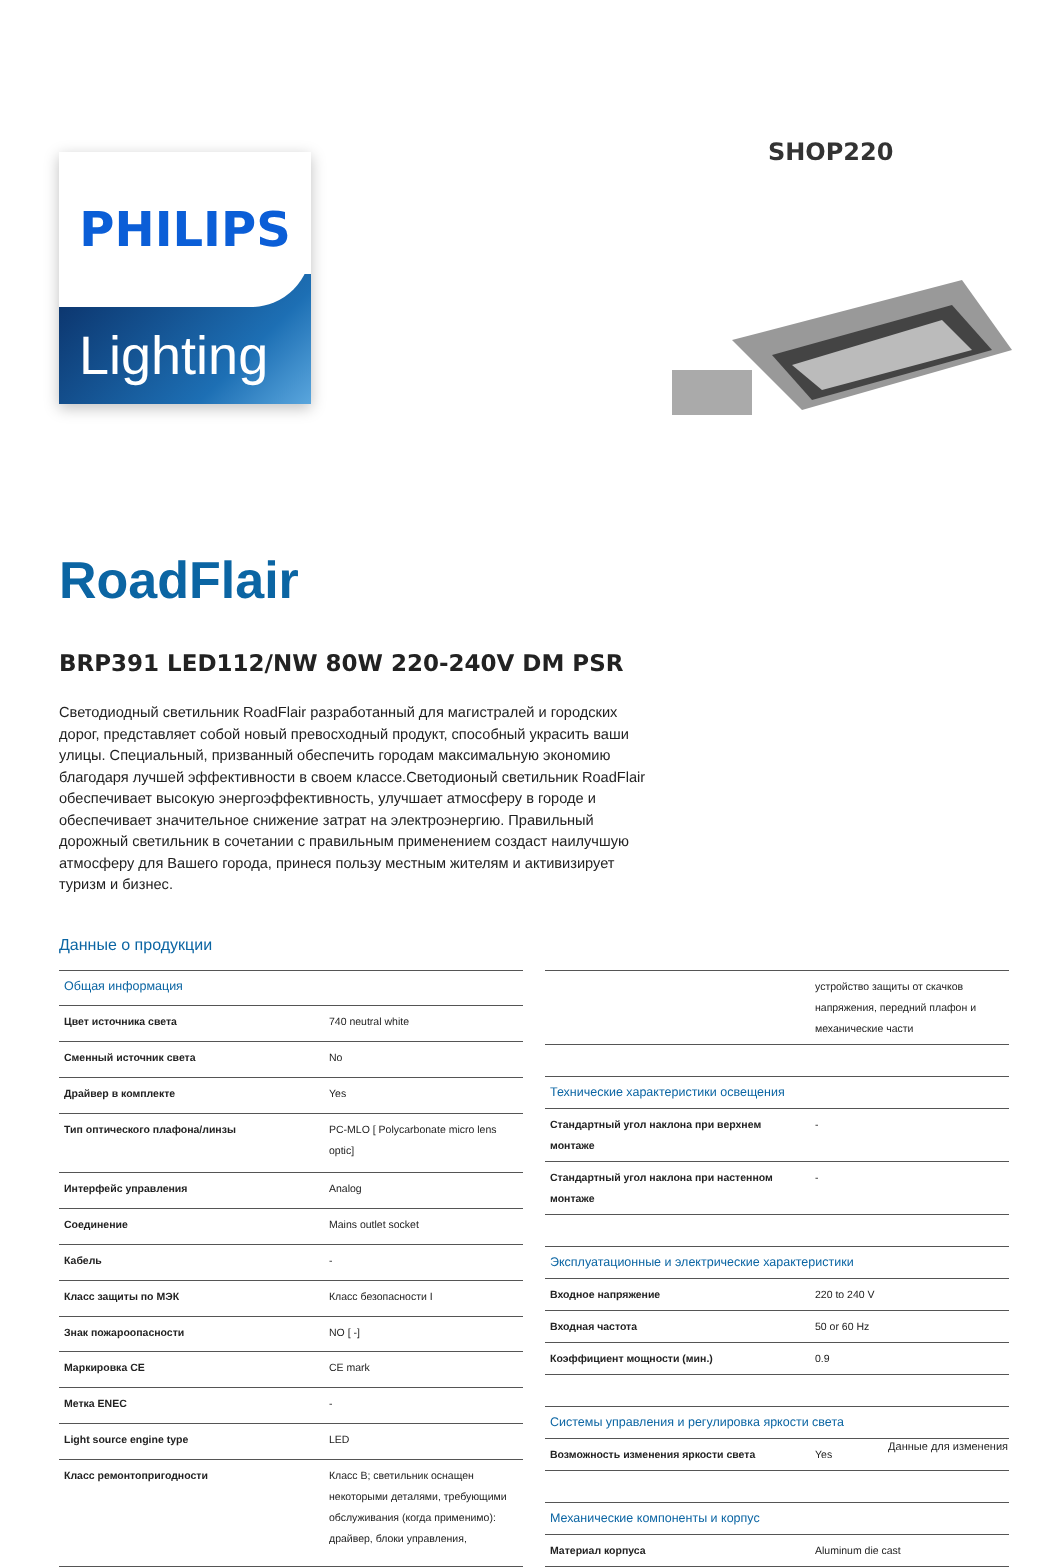PHILIPS
Lighting
SHOP220
RoadFlair
BRP391 LED112/NW 80W 220-240V DM PSR
Светодиодный светильник RoadFlair разработанный для магистралей и городских дорог, представляет собой новый превосходный продукт, способный украсить ваши улицы. Специальный, призванный обеспечить городам максимальную экономию благодаря лучшей эффективности в своем классе.Светодионый светильник RoadFlair обеспечивает высокую энергоэффективность, улучшает атмосферу в городе и обеспечивает значительное снижение затрат на электроэнергию. Правильный дорожный светильник в сочетании с правильным применением создаст наилучшую атмосферу для Вашего города, принеся пользу местным жителям и активизирует туризм и бизнес.
Данные о продукции
| Общая информация | |
| --- | --- |
| Цвет источника света | 740 neutral white |
| Сменный источник света | No |
| Драйвер в комплекте | Yes |
| Тип оптического плафона/линзы | PC-MLO [ Polycarbonate micro lens optic] |
| Интерфейс управления | Analog |
| Соединение | Mains outlet socket |
| Кабель | - |
| Класс защиты по МЭК | Класс безопасности I |
| Знак пожароопасности | NO [ -] |
| Маркировка CE | CE mark |
| Метка ENEC | - |
| Light source engine type | LED |
| Класс ремонтопригодности | Класс B; светильник оснащен некоторыми деталями, требующими обслуживания (когда применимо): драйвер, блоки управления, |
| | устройство защиты от скачков напряжения, передний плафон и механические части |
| Технические характеристики освещения | |
| Стандартный угол наклона при верхнем монтаже | - |
| Стандартный угол наклона при настенном монтаже | - |
| Эксплуатационные и электрические характеристики | |
| Входное напряжение | 220 to 240 V |
| Входная частота | 50 or 60 Hz |
| Коэффициент мощности (мин.) | 0.9 |
| Системы управления и регулировка яркости света | |
| Возможность изменения яркости света | Yes |
| Механические компоненты и корпус | |
| Материал корпуса | Aluminum die cast |
Данные для изменения